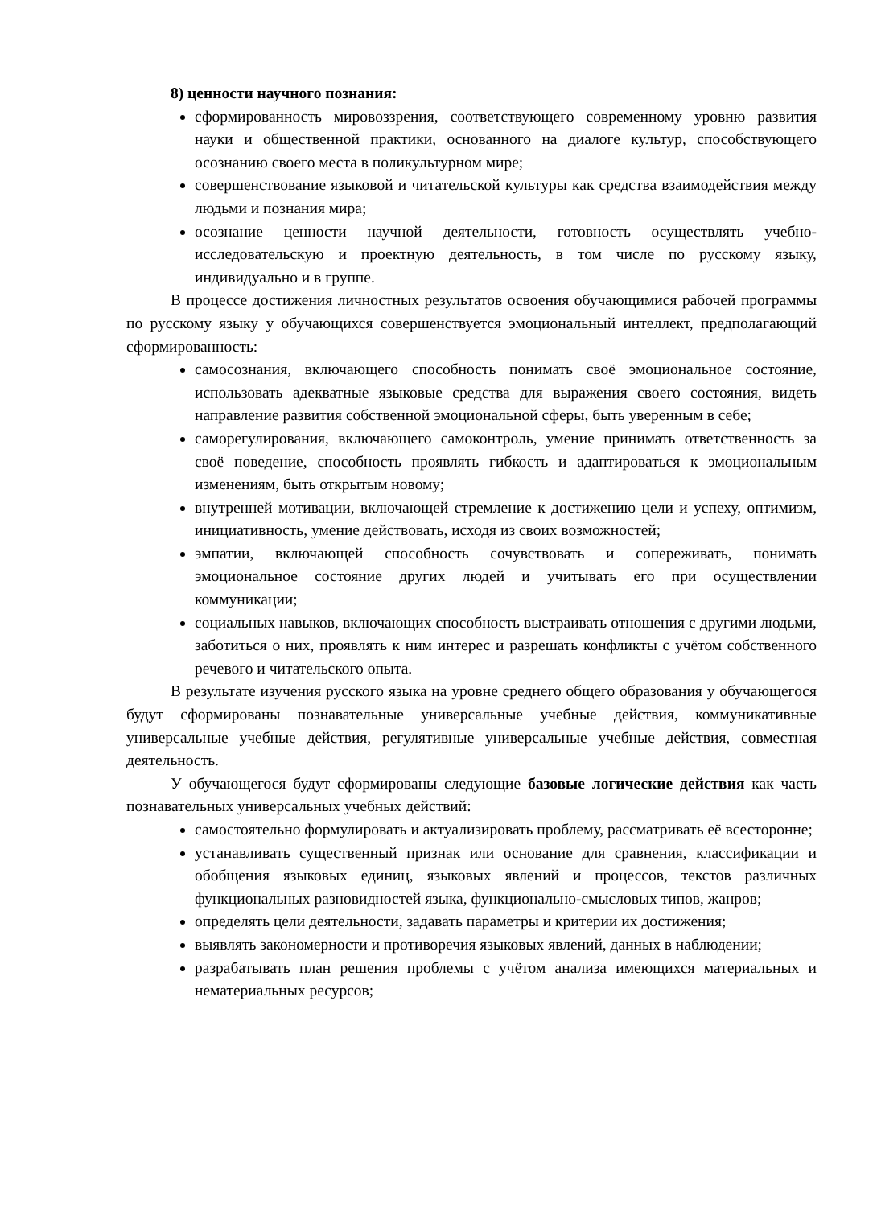8) ценности научного познания:
сформированность мировоззрения, соответствующего современному уровню развития науки и общественной практики, основанного на диалоге культур, способствующего осознанию своего места в поликультурном мире;
совершенствование языковой и читательской культуры как средства взаимодействия между людьми и познания мира;
осознание ценности научной деятельности, готовность осуществлять учебно-исследовательскую и проектную деятельность, в том числе по русскому языку, индивидуально и в группе.
В процессе достижения личностных результатов освоения обучающимися рабочей программы по русскому языку у обучающихся совершенствуется эмоциональный интеллект, предполагающий сформированность:
самосознания, включающего способность понимать своё эмоциональное состояние, использовать адекватные языковые средства для выражения своего состояния, видеть направление развития собственной эмоциональной сферы, быть уверенным в себе;
саморегулирования, включающего самоконтроль, умение принимать ответственность за своё поведение, способность проявлять гибкость и адаптироваться к эмоциональным изменениям, быть открытым новому;
внутренней мотивации, включающей стремление к достижению цели и успеху, оптимизм, инициативность, умение действовать, исходя из своих возможностей;
эмпатии, включающей способность сочувствовать и сопереживать, понимать эмоциональное состояние других людей и учитывать его при осуществлении коммуникации;
социальных навыков, включающих способность выстраивать отношения с другими людьми, заботиться о них, проявлять к ним интерес и разрешать конфликты с учётом собственного речевого и читательского опыта.
В результате изучения русского языка на уровне среднего общего образования у обучающегося будут сформированы познавательные универсальные учебные действия, коммуникативные универсальные учебные действия, регулятивные универсальные учебные действия, совместная деятельность.
У обучающегося будут сформированы следующие базовые логические действия как часть познавательных универсальных учебных действий:
самостоятельно формулировать и актуализировать проблему, рассматривать её всесторонне;
устанавливать существенный признак или основание для сравнения, классификации и обобщения языковых единиц, языковых явлений и процессов, текстов различных функциональных разновидностей языка, функционально-смысловых типов, жанров;
определять цели деятельности, задавать параметры и критерии их достижения;
выявлять закономерности и противоречия языковых явлений, данных в наблюдении;
разрабатывать план решения проблемы с учётом анализа имеющихся материальных и нематериальных ресурсов;